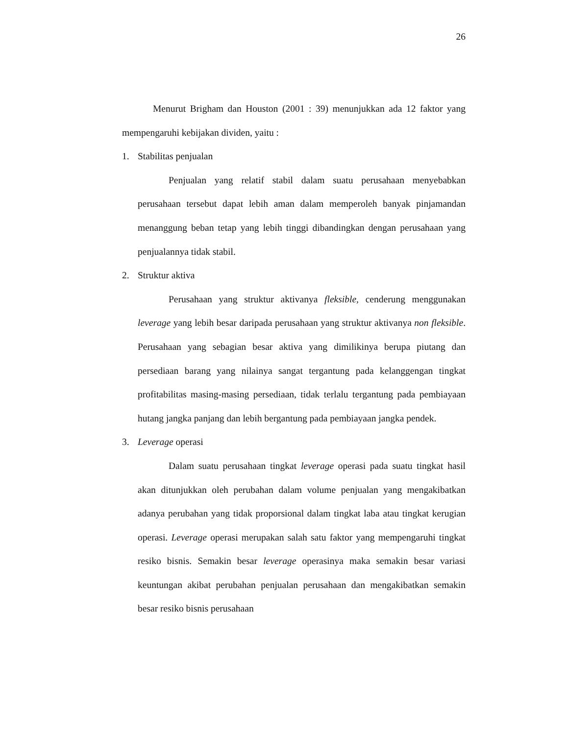26
Menurut Brigham dan Houston (2001 : 39) menunjukkan ada 12 faktor yang mempengaruhi kebijakan dividen, yaitu :
1. Stabilitas penjualan
Penjualan yang relatif stabil dalam suatu perusahaan menyebabkan perusahaan tersebut dapat lebih aman dalam memperoleh banyak pinjamandan menanggung beban tetap yang lebih tinggi dibandingkan dengan perusahaan yang penjualannya tidak stabil.
2. Struktur aktiva
Perusahaan yang struktur aktivanya fleksible, cenderung menggunakan leverage yang lebih besar daripada perusahaan yang struktur aktivanya non fleksible. Perusahaan yang sebagian besar aktiva yang dimilikinya berupa piutang dan persediaan barang yang nilainya sangat tergantung pada kelanggengan tingkat profitabilitas masing-masing persediaan, tidak terlalu tergantung pada pembiayaan hutang jangka panjang dan lebih bergantung pada pembiayaan jangka pendek.
3. Leverage operasi
Dalam suatu perusahaan tingkat leverage operasi pada suatu tingkat hasil akan ditunjukkan oleh perubahan dalam volume penjualan yang mengakibatkan adanya perubahan yang tidak proporsional dalam tingkat laba atau tingkat kerugian operasi. Leverage operasi merupakan salah satu faktor yang mempengaruhi tingkat resiko bisnis. Semakin besar leverage operasinya maka semakin besar variasi keuntungan akibat perubahan penjualan perusahaan dan mengakibatkan semakin besar resiko bisnis perusahaan